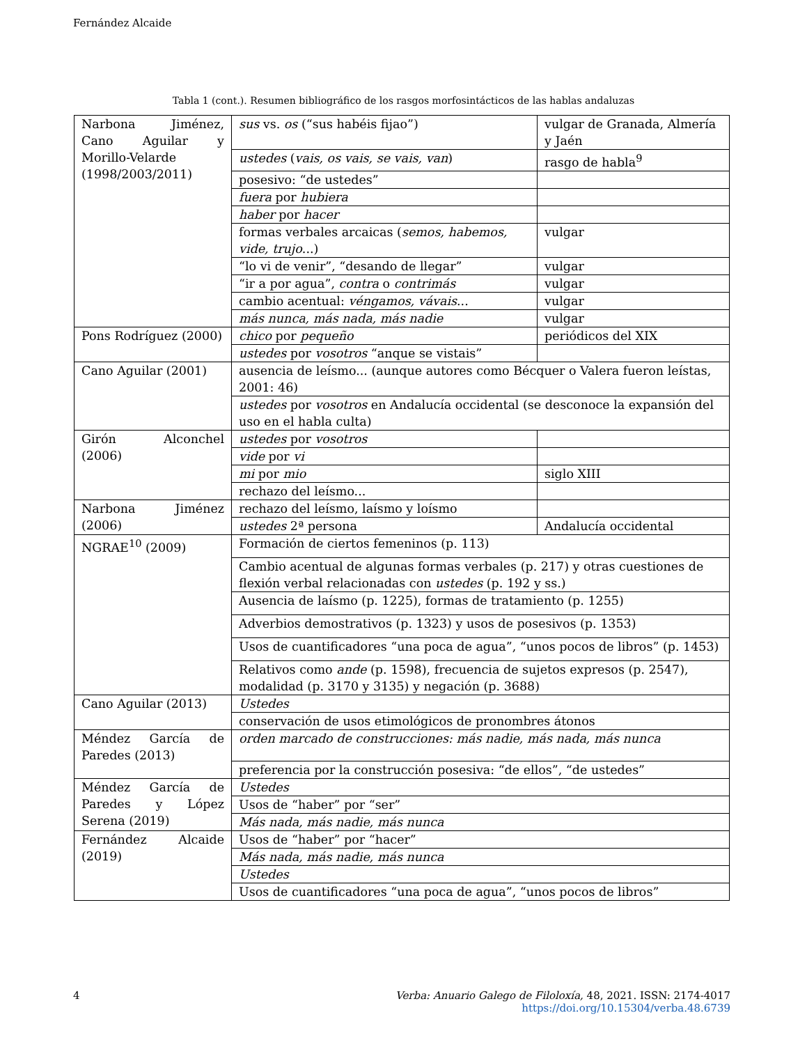Fernández Alcaide
Tabla 1 (cont.). Resumen bibliográfico de los rasgos morfosintácticos de las hablas andaluzas
| Narbona Jiménez, Cano Aguilar y Morillo-Velarde (1998/2003/2011) | sus vs. os (“sus habéis fijao”) | vulgar de Granada, Almería y Jaén |
| | ustedes ( vais, os vais, se vais, van ) | rasgo de habla<sup>9</sup> |
| | posesivo: “de ustedes” | |
| | fuera por hubiera | |
| | haber por hacer | |
| | formas verbales arcaicas ( semos, habemos, vide, trujo ...) | vulgar |
| | “lo vi de venir”, “desando de llegar” | vulgar |
| | “ir a por agua”, contra o contrimás | vulgar |
| | cambio acentual: véngamos, vávais ... | vulgar |
| | más nunca, más nada, más nadie | vulgar |
| Pons Rodríguez (2000) | chico por pequeño | periódicos del XIX |
| | ustedes por vosotros “anque se vistais” | |
| Cano Aguilar (2001) | ausencia de leísmo... (aunque autores como Bécquer o Valera fueron leístas, 2001: 46) | |
| | ustedes por vosotros en Andalucía occidental (se desconoce la expansión del uso en el habla culta) | |
| Girón Alconchel (2006) | ustedes por vosotros | |
| | vide por vi | |
| | mi por mio | siglo XIII |
| | rechazo del leísmo... | |
| Narbona Jiménez (2006) | rechazo del leísmo, laísmo y loísmo | |
| | ustedes 2ª persona | Andalucía occidental |
| NGRAE<sup>10</sup> (2009) | Formación de ciertos femeninos (p. 113) | |
| | Cambio acentual de algunas formas verbales (p. 217) y otras cuestiones de flexión verbal relacionadas con ustedes (p. 192 y ss.) | |
| | Ausencia de laísmo (p. 1225), formas de tratamiento (p. 1255) | |
| | Adverbios demostrativos (p. 1323) y usos de posesivos (p. 1353) | |
| | Usos de cuantificadores “una poca de agua”, “unos pocos de libros” (p. 1453) | |
| | Relativos como ande (p. 1598), frecuencia de sujetos expresos (p. 2547), modalidad (p. 3170 y 3135) y negación (p. 3688) | |
| Cano Aguilar (2013) | Ustedes | |
| | conservación de usos etimológicos de pronombres átonos | |
| Méndez García de Paredes (2013) | orden marcado de construcciones: más nadie, más nada, más nunca | |
| | preferencia por la construcción posesiva: “de ellos”, “de ustedes” | |
| Méndez García de Paredes y López Serena (2019) | Ustedes | |
| | Usos de “haber” por “ser” | |
| | Más nada, más nadie, más nunca | |
| Fernández Alcaide (2019) | Usos de “haber” por “hacer” | |
| | Más nada, más nadie, más nunca | |
| | Ustedes | |
| | Usos de cuantificadores “una poca de agua”, “unos pocos de libros” | |
4
Verba: Anuario Galego de Filoloxía, 48, 2021. ISSN: 2174-4017
https://doi.org/10.15304/verba.48.6739